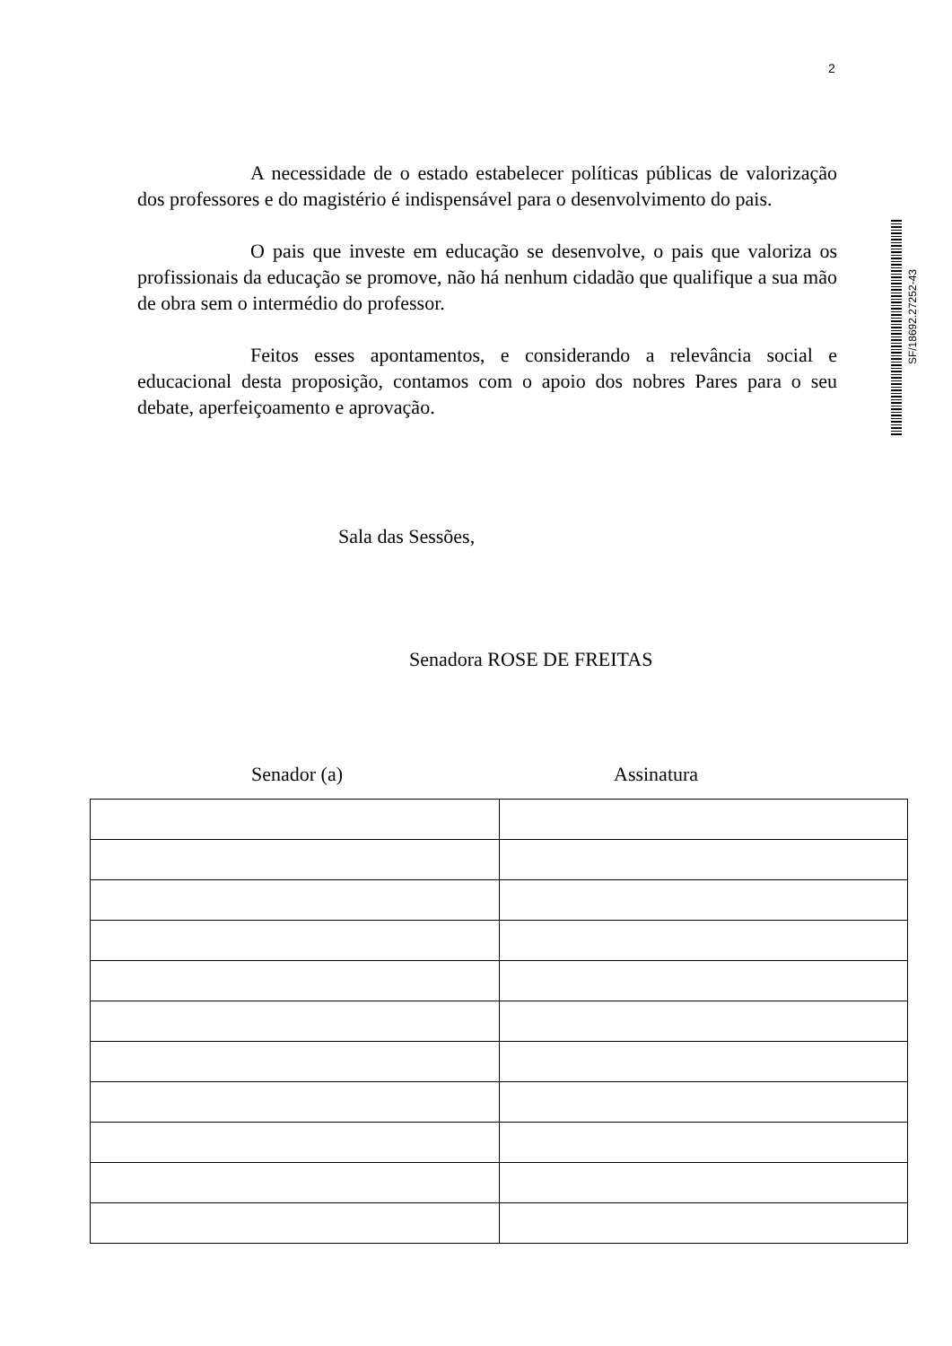2
A necessidade de o estado estabelecer políticas públicas de valorização dos professores e do magistério é indispensável para o desenvolvimento do pais.
O pais que investe em educação se desenvolve, o pais que valoriza os profissionais da educação se promove, não há nenhum cidadão que qualifique a sua mão de obra sem o intermédio do professor.
Feitos esses apontamentos, e considerando a relevância social e educacional desta proposição, contamos com o apoio dos nobres Pares para o seu debate, aperfeiçoamento e aprovação.
SF/18692.27252-43
Sala das Sessões,
Senadora ROSE DE FREITAS
Senador (a) Assinatura